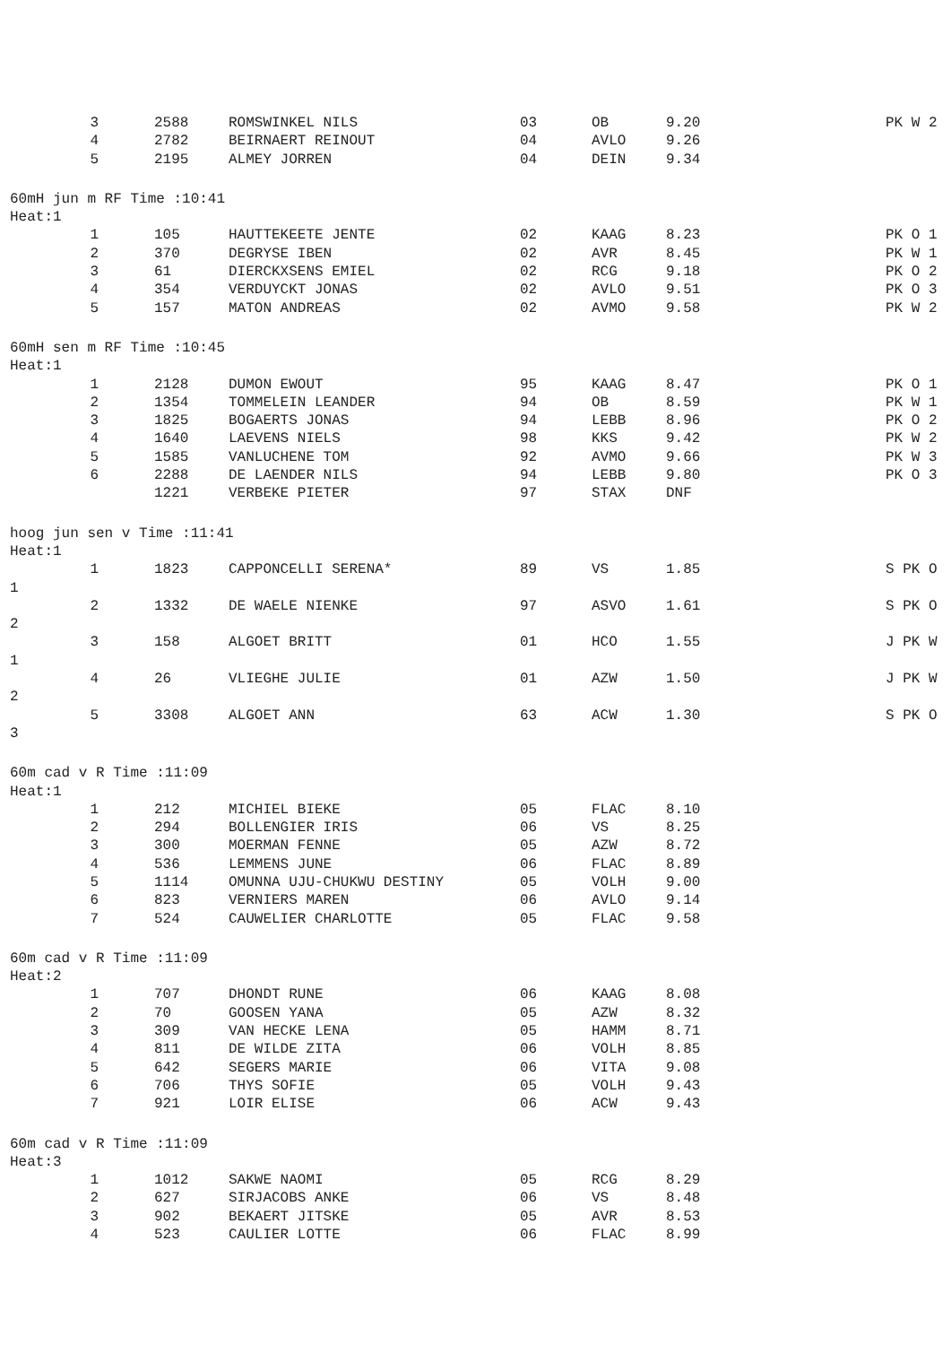| 3 | 2588 | ROMSWINKEL NILS | 03 | OB | 9.20 | PK W 2 |
| 4 | 2782 | BEIRNAERT REINOUT | 04 | AVLO | 9.26 | |
| 5 | 2195 | ALMEY JORREN | 04 | DEIN | 9.34 | |
| 60mH jun m RF Time :10:41 | | | | | | |
| Heat:1 | | | | | | |
| 1 | 105 | HAUTTEKEETE JENTE | 02 | KAAG | 8.23 | PK O 1 |
| 2 | 370 | DEGRYSE IBEN | 02 | AVR | 8.45 | PK W 1 |
| 3 | 61 | DIERCKXSENS EMIEL | 02 | RCG | 9.18 | PK O 2 |
| 4 | 354 | VERDUYCKT JONAS | 02 | AVLO | 9.51 | PK O 3 |
| 5 | 157 | MATON ANDREAS | 02 | AVMO | 9.58 | PK W 2 |
| 60mH sen m RF Time :10:45 | | | | | | |
| Heat:1 | | | | | | |
| 1 | 2128 | DUMON EWOUT | 95 | KAAG | 8.47 | PK O 1 |
| 2 | 1354 | TOMMELEIN LEANDER | 94 | OB | 8.59 | PK W 1 |
| 3 | 1825 | BOGAERTS JONAS | 94 | LEBB | 8.96 | PK O 2 |
| 4 | 1640 | LAEVENS NIELS | 98 | KKS | 9.42 | PK W 2 |
| 5 | 1585 | VANLUCHENE TOM | 92 | AVMO | 9.66 | PK W 3 |
| 6 | 2288 | DE LAENDER NILS | 94 | LEBB | 9.80 | PK O 3 |
| | 1221 | VERBEKE PIETER | 97 | STAX | DNF | |
| hoog jun sen v Time :11:41 | | | | | | |
| Heat:1 | | | | | | |
| 1 | 1823 | CAPPONCELLI SERENA* | 89 | VS | 1.85 | S PK O |
| 1 | | | | | | |
| 2 | 1332 | DE WAELE NIENKE | 97 | ASVO | 1.61 | S PK O |
| 2 | | | | | | |
| 3 | 158 | ALGOET BRITT | 01 | HCO | 1.55 | J PK W |
| 1 | | | | | | |
| 4 | 26 | VLIEGHE JULIE | 01 | AZW | 1.50 | J PK W |
| 2 | | | | | | |
| 5 | 3308 | ALGOET ANN | 63 | ACW | 1.30 | S PK O |
| 3 | | | | | | |
| 60m cad v R Time :11:09 | | | | | | |
| Heat:1 | | | | | | |
| 1 | 212 | MICHIEL BIEKE | 05 | FLAC | 8.10 | |
| 2 | 294 | BOLLENGIER IRIS | 06 | VS | 8.25 | |
| 3 | 300 | MOERMAN FENNE | 05 | AZW | 8.72 | |
| 4 | 536 | LEMMENS JUNE | 06 | FLAC | 8.89 | |
| 5 | 1114 | OMUNNA UJU-CHUKWU DESTINY | 05 | VOLH | 9.00 | |
| 6 | 823 | VERNIERS MAREN | 06 | AVLO | 9.14 | |
| 7 | 524 | CAUWELIER CHARLOTTE | 05 | FLAC | 9.58 | |
| 60m cad v R Time :11:09 | | | | | | |
| Heat:2 | | | | | | |
| 1 | 707 | DHONDT RUNE | 06 | KAAG | 8.08 | |
| 2 | 70 | GOOSEN YANA | 05 | AZW | 8.32 | |
| 3 | 309 | VAN HECKE LENA | 05 | HAMM | 8.71 | |
| 4 | 811 | DE WILDE ZITA | 06 | VOLH | 8.85 | |
| 5 | 642 | SEGERS MARIE | 06 | VITA | 9.08 | |
| 6 | 706 | THYS SOFIE | 05 | VOLH | 9.43 | |
| 7 | 921 | LOIR ELISE | 06 | ACW | 9.43 | |
| 60m cad v R Time :11:09 | | | | | | |
| Heat:3 | | | | | | |
| 1 | 1012 | SAKWE NAOMI | 05 | RCG | 8.29 | |
| 2 | 627 | SIRJACOBS ANKE | 06 | VS | 8.48 | |
| 3 | 902 | BEKAERT JITSKE | 05 | AVR | 8.53 | |
| 4 | 523 | CAULIER LOTTE | 06 | FLAC | 8.99 | |